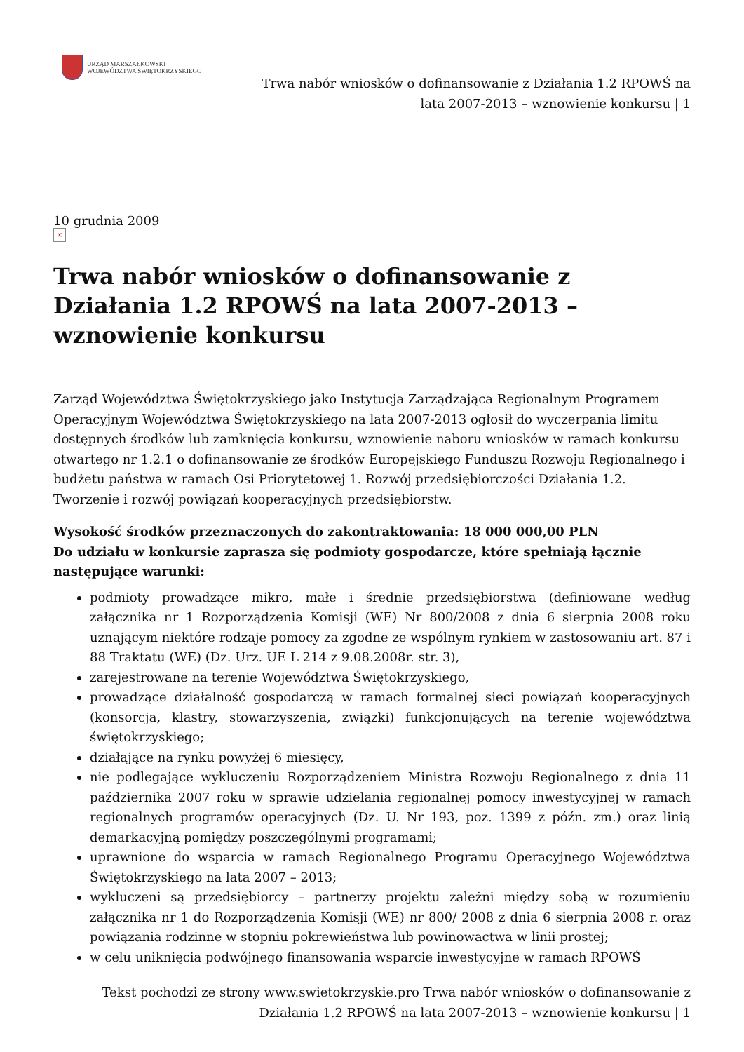URZĄD MARSZAŁKOWSKI
WOJEWÓDZTWA ŚWIĘTOKRZYSKIEGO
Trwa nabór wniosków o dofinansowanie z Działania 1.2 RPOWŚ na
lata 2007-2013 – wznowienie konkursu | 1
10 grudnia 2009
×
Trwa nabór wniosków o dofinansowanie z Działania 1.2 RPOWŚ na lata 2007-2013 – wznowienie konkursu
Zarząd Województwa Świętokrzyskiego jako Instytucja Zarządzająca Regionalnym Programem Operacyjnym Województwa Świętokrzyskiego na lata 2007-2013 ogłosił do wyczerpania limitu dostępnych środków lub zamknięcia konkursu, wznowienie naboru wniosków w ramach konkursu otwartego nr 1.2.1 o dofinansowanie ze środków Europejskiego Funduszu Rozwoju Regionalnego i budżetu państwa w ramach Osi Priorytetowej 1. Rozwój przedsiębiorczości Działania 1.2. Tworzenie i rozwój powiązań kooperacyjnych przedsiębiorstw.
Wysokość środków przeznaczonych do zakontraktowania: 18 000 000,00 PLN
Do udziału w konkursie zaprasza się podmioty gospodarcze, które spełniają łącznie następujące warunki:
podmioty prowadzące mikro, małe i średnie przedsiębiorstwa (definiowane według załącznika nr 1 Rozporządzenia Komisji (WE) Nr 800/2008 z dnia 6 sierpnia 2008 roku uznającym niektóre rodzaje pomocy za zgodne ze wspólnym rynkiem w zastosowaniu art. 87 i 88 Traktatu (WE) (Dz. Urz. UE L 214 z 9.08.2008r. str. 3),
zarejestrowane na terenie Województwa Świętokrzyskiego,
prowadzące działalność gospodarczą w ramach formalnej sieci powiązań kooperacyjnych (konsorcja, klastry, stowarzyszenia, związki) funkcjonujących na terenie województwa świętokrzyskiego;
działające na rynku powyżej 6 miesięcy,
nie podlegające wykluczeniu Rozporządzeniem Ministra Rozwoju Regionalnego z dnia 11 października 2007 roku w sprawie udzielania regionalnej pomocy inwestycyjnej w ramach regionalnych programów operacyjnych (Dz. U. Nr 193, poz. 1399 z późn. zm.) oraz linią demarkacyjną pomiędzy poszczególnymi programami;
uprawnione do wsparcia w ramach Regionalnego Programu Operacyjnego Województwa Świętokrzyskiego na lata 2007 – 2013;
wykluczeni są przedsiębiorcy – partnerzy projektu zależni między sobą w rozumieniu załącznika nr 1 do Rozporządzenia Komisji (WE) nr 800/ 2008 z dnia 6 sierpnia 2008 r. oraz powiązania rodzinne w stopniu pokrewieństwa lub powinowactwa w linii prostej;
w celu uniknięcia podwójnego finansowania wsparcie inwestycyjne w ramach RPOWŚ
Tekst pochodzi ze strony www.swietokrzyskie.pro Trwa nabór wniosków o dofinansowanie z Działania 1.2 RPOWŚ na lata 2007-2013 – wznowienie konkursu | 1